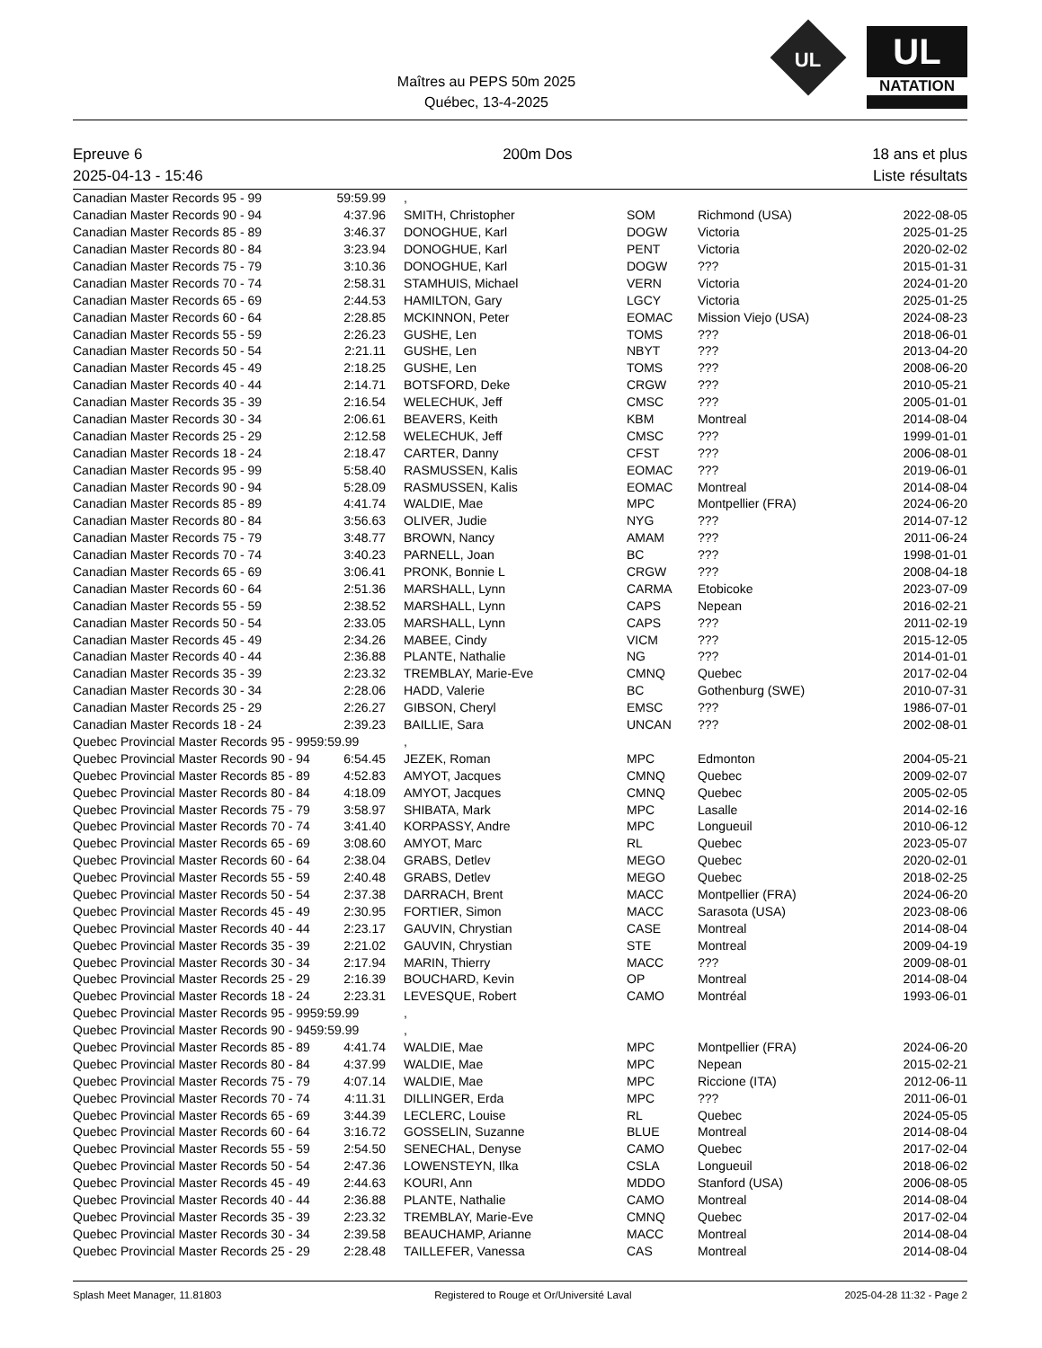Maîtres au PEPS 50m 2025
Québec, 13-4-2025
UL
UL
NATATION
Epreuve 6
2025-04-13 - 15:46
200m Dos 18 ans et plus
Liste résultats
| Canadian Master Records 95 - 99 | 59:59.99 | , | | | |
| Canadian Master Records 90 - 94 | 4:37.96 | SMITH, Christopher | SOM | Richmond (USA) | 2022-08-05 |
| Canadian Master Records 85 - 89 | 3:46.37 | DONOGHUE, Karl | DOGW | Victoria | 2025-01-25 |
| Canadian Master Records 80 - 84 | 3:23.94 | DONOGHUE, Karl | PENT | Victoria | 2020-02-02 |
| Canadian Master Records 75 - 79 | 3:10.36 | DONOGHUE, Karl | DOGW | ??? | 2015-01-31 |
| Canadian Master Records 70 - 74 | 2:58.31 | STAMHUIS, Michael | VERN | Victoria | 2024-01-20 |
| Canadian Master Records 65 - 69 | 2:44.53 | HAMILTON, Gary | LGCY | Victoria | 2025-01-25 |
| Canadian Master Records 60 - 64 | 2:28.85 | MCKINNON, Peter | EOMAC | Mission Viejo (USA) | 2024-08-23 |
| Canadian Master Records 55 - 59 | 2:26.23 | GUSHE, Len | TOMS | ??? | 2018-06-01 |
| Canadian Master Records 50 - 54 | 2:21.11 | GUSHE, Len | NBYT | ??? | 2013-04-20 |
| Canadian Master Records 45 - 49 | 2:18.25 | GUSHE, Len | TOMS | ??? | 2008-06-20 |
| Canadian Master Records 40 - 44 | 2:14.71 | BOTSFORD, Deke | CRGW | ??? | 2010-05-21 |
| Canadian Master Records 35 - 39 | 2:16.54 | WELECHUK, Jeff | CMSC | ??? | 2005-01-01 |
| Canadian Master Records 30 - 34 | 2:06.61 | BEAVERS, Keith | KBM | Montreal | 2014-08-04 |
| Canadian Master Records 25 - 29 | 2:12.58 | WELECHUK, Jeff | CMSC | ??? | 1999-01-01 |
| Canadian Master Records 18 - 24 | 2:18.47 | CARTER, Danny | CFST | ??? | 2006-08-01 |
| Canadian Master Records 95 - 99 | 5:58.40 | RASMUSSEN, Kalis | EOMAC | ??? | 2019-06-01 |
| Canadian Master Records 90 - 94 | 5:28.09 | RASMUSSEN, Kalis | EOMAC | Montreal | 2014-08-04 |
| Canadian Master Records 85 - 89 | 4:41.74 | WALDIE, Mae | MPC | Montpellier (FRA) | 2024-06-20 |
| Canadian Master Records 80 - 84 | 3:56.63 | OLIVER, Judie | NYG | ??? | 2014-07-12 |
| Canadian Master Records 75 - 79 | 3:48.77 | BROWN, Nancy | AMAM | ??? | 2011-06-24 |
| Canadian Master Records 70 - 74 | 3:40.23 | PARNELL, Joan | BC | ??? | 1998-01-01 |
| Canadian Master Records 65 - 69 | 3:06.41 | PRONK, Bonnie L | CRGW | ??? | 2008-04-18 |
| Canadian Master Records 60 - 64 | 2:51.36 | MARSHALL, Lynn | CARMA | Etobicoke | 2023-07-09 |
| Canadian Master Records 55 - 59 | 2:38.52 | MARSHALL, Lynn | CAPS | Nepean | 2016-02-21 |
| Canadian Master Records 50 - 54 | 2:33.05 | MARSHALL, Lynn | CAPS | ??? | 2011-02-19 |
| Canadian Master Records 45 - 49 | 2:34.26 | MABEE, Cindy | VICM | ??? | 2015-12-05 |
| Canadian Master Records 40 - 44 | 2:36.88 | PLANTE, Nathalie | NG | ??? | 2014-01-01 |
| Canadian Master Records 35 - 39 | 2:23.32 | TREMBLAY, Marie-Eve | CMNQ | Quebec | 2017-02-04 |
| Canadian Master Records 30 - 34 | 2:28.06 | HADD, Valerie | BC | Gothenburg (SWE) | 2010-07-31 |
| Canadian Master Records 25 - 29 | 2:26.27 | GIBSON, Cheryl | EMSC | ??? | 1986-07-01 |
| Canadian Master Records 18 - 24 | 2:39.23 | BAILLIE, Sara | UNCAN | ??? | 2002-08-01 |
| Quebec Provincial Master Records 95 - 9959:59.99 | | , | | | |
| Quebec Provincial Master Records 90 - 94 | 6:54.45 | JEZEK, Roman | MPC | Edmonton | 2004-05-21 |
| Quebec Provincial Master Records 85 - 89 | 4:52.83 | AMYOT, Jacques | CMNQ | Quebec | 2009-02-07 |
| Quebec Provincial Master Records 80 - 84 | 4:18.09 | AMYOT, Jacques | CMNQ | Quebec | 2005-02-05 |
| Quebec Provincial Master Records 75 - 79 | 3:58.97 | SHIBATA, Mark | MPC | Lasalle | 2014-02-16 |
| Quebec Provincial Master Records 70 - 74 | 3:41.40 | KORPASSY, Andre | MPC | Longueuil | 2010-06-12 |
| Quebec Provincial Master Records 65 - 69 | 3:08.60 | AMYOT, Marc | RL | Quebec | 2023-05-07 |
| Quebec Provincial Master Records 60 - 64 | 2:38.04 | GRABS, Detlev | MEGO | Quebec | 2020-02-01 |
| Quebec Provincial Master Records 55 - 59 | 2:40.48 | GRABS, Detlev | MEGO | Quebec | 2018-02-25 |
| Quebec Provincial Master Records 50 - 54 | 2:37.38 | DARRACH, Brent | MACC | Montpellier (FRA) | 2024-06-20 |
| Quebec Provincial Master Records 45 - 49 | 2:30.95 | FORTIER, Simon | MACC | Sarasota (USA) | 2023-08-06 |
| Quebec Provincial Master Records 40 - 44 | 2:23.17 | GAUVIN, Chrystian | CASE | Montreal | 2014-08-04 |
| Quebec Provincial Master Records 35 - 39 | 2:21.02 | GAUVIN, Chrystian | STE | Montreal | 2009-04-19 |
| Quebec Provincial Master Records 30 - 34 | 2:17.94 | MARIN, Thierry | MACC | ??? | 2009-08-01 |
| Quebec Provincial Master Records 25 - 29 | 2:16.39 | BOUCHARD, Kevin | OP | Montreal | 2014-08-04 |
| Quebec Provincial Master Records 18 - 24 | 2:23.31 | LEVESQUE, Robert | CAMO | Montréal | 1993-06-01 |
| Quebec Provincial Master Records 95 - 9959:59.99 | | , | | | |
| Quebec Provincial Master Records 90 - 9459:59.99 | | , | | | |
| Quebec Provincial Master Records 85 - 89 | 4:41.74 | WALDIE, Mae | MPC | Montpellier (FRA) | 2024-06-20 |
| Quebec Provincial Master Records 80 - 84 | 4:37.99 | WALDIE, Mae | MPC | Nepean | 2015-02-21 |
| Quebec Provincial Master Records 75 - 79 | 4:07.14 | WALDIE, Mae | MPC | Riccione (ITA) | 2012-06-11 |
| Quebec Provincial Master Records 70 - 74 | 4:11.31 | DILLINGER, Erda | MPC | ??? | 2011-06-01 |
| Quebec Provincial Master Records 65 - 69 | 3:44.39 | LECLERC, Louise | RL | Quebec | 2024-05-05 |
| Quebec Provincial Master Records 60 - 64 | 3:16.72 | GOSSELIN, Suzanne | BLUE | Montreal | 2014-08-04 |
| Quebec Provincial Master Records 55 - 59 | 2:54.50 | SENECHAL, Denyse | CAMO | Quebec | 2017-02-04 |
| Quebec Provincial Master Records 50 - 54 | 2:47.36 | LOWENSTEYN, Ilka | CSLA | Longueuil | 2018-06-02 |
| Quebec Provincial Master Records 45 - 49 | 2:44.63 | KOURI, Ann | MDDO | Stanford (USA) | 2006-08-05 |
| Quebec Provincial Master Records 40 - 44 | 2:36.88 | PLANTE, Nathalie | CAMO | Montreal | 2014-08-04 |
| Quebec Provincial Master Records 35 - 39 | 2:23.32 | TREMBLAY, Marie-Eve | CMNQ | Quebec | 2017-02-04 |
| Quebec Provincial Master Records 30 - 34 | 2:39.58 | BEAUCHAMP, Arianne | MACC | Montreal | 2014-08-04 |
| Quebec Provincial Master Records 25 - 29 | 2:28.48 | TAILLEFER, Vanessa | CAS | Montreal | 2014-08-04 |
Splash Meet Manager, 11.81803 Registered to Rouge et Or/Université Laval
2025-04-28 11:32 - Page 2